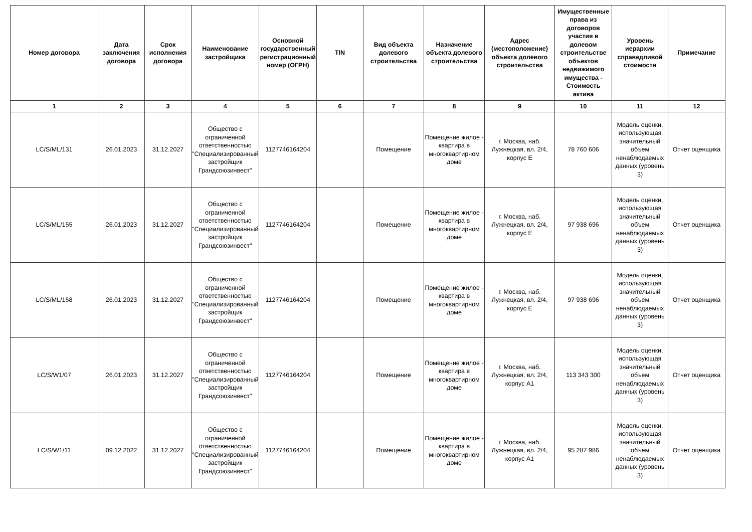| Номер договора | Дата заключения договора | Срок исполнения договора | Наименование застройщика | Основной государственный регистрационный номер (ОГРН) | TIN | Вид объекта долевого строительства | Назначение объекта долевого строительства | Адрес (местоположение) объекта долевого строительства | Имущественные права из договоров участия в долевом строительстве объектов недвижимого имущества - Стоимость актива | Уровень иерархии справедливой стоимости | Примечание |
| --- | --- | --- | --- | --- | --- | --- | --- | --- | --- | --- | --- |
| 1 | 2 | 3 | 4 | 5 | 6 | 7 | 8 | 9 | 10 | 11 | 12 |
| LC/S/ML/131 | 26.01.2023 | 31.12.2027 | Общество с ограниченной ответственностью "Специализированный застройщик Грандсоюзинвест" | 1127746164204 | | Помещение | Помещение жилое - квартира в многоквартирном доме | г. Москва, наб. Лужнецкая, вл. 2/4, корпус Е | 78 760 606 | Модель оценки, использующая значительный объем ненаблюдаемых данных (уровень 3) | Отчет оценщика |
| LC/S/ML/155 | 26.01.2023 | 31.12.2027 | Общество с ограниченной ответственностью "Специализированный застройщик Грандсоюзинвест" | 1127746164204 | | Помещение | Помещение жилое - квартира в многоквартирном доме | г. Москва, наб. Лужнецкая, вл. 2/4, корпус Е | 97 938 696 | Модель оценки, использующая значительный объем ненаблюдаемых данных (уровень 3) | Отчет оценщика |
| LC/S/ML/158 | 26.01.2023 | 31.12.2027 | Общество с ограниченной ответственностью "Специализированный застройщик Грандсоюзинвест" | 1127746164204 | | Помещение | Помещение жилое - квартира в многоквартирном доме | г. Москва, наб. Лужнецкая, вл. 2/4, корпус Е | 97 938 696 | Модель оценки, использующая значительный объем ненаблюдаемых данных (уровень 3) | Отчет оценщика |
| LC/S/W1/07 | 26.01.2023 | 31.12.2027 | Общество с ограниченной ответственностью "Специализированный застройщик Грандсоюзинвест" | 1127746164204 | | Помещение | Помещение жилое - квартира в многоквартирном доме | г. Москва, наб. Лужнецкая, вл. 2/4, корпус А1 | 113 343 300 | Модель оценки, использующая значительный объем ненаблюдаемых данных (уровень 3) | Отчет оценщика |
| LC/S/W1/11 | 09.12.2022 | 31.12.2027 | Общество с ограниченной ответственностью "Специализированный застройщик Грандсоюзинвест" | 1127746164204 | | Помещение | Помещение жилое - квартира в многоквартирном доме | г. Москва, наб. Лужнецкая, вл. 2/4, корпус А1 | 95 287 986 | Модель оценки, использующая значительный объем ненаблюдаемых данных (уровень 3) | Отчет оценщика |